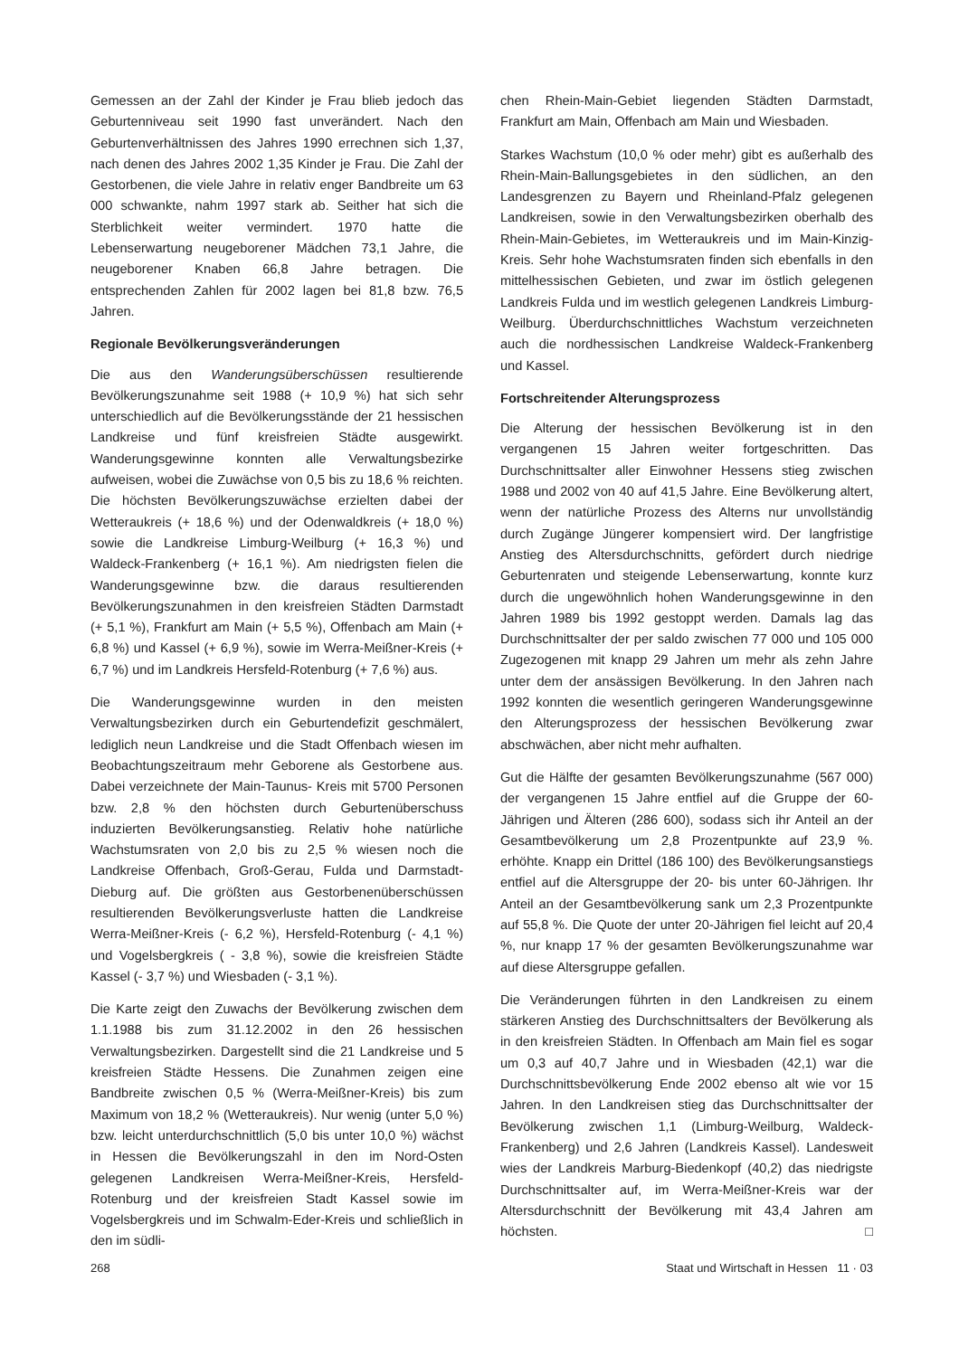Gemessen an der Zahl der Kinder je Frau blieb jedoch das Geburtenniveau seit 1990 fast unverändert. Nach den Geburtenverhältnissen des Jahres 1990 errechnen sich 1,37, nach denen des Jahres 2002 1,35 Kinder je Frau. Die Zahl der Gestorbenen, die viele Jahre in relativ enger Bandbreite um 63 000 schwankte, nahm 1997 stark ab. Seither hat sich die Sterblichkeit weiter vermindert. 1970 hatte die Lebenserwartung neugeborener Mädchen 73,1 Jahre, die neugeborener Knaben 66,8 Jahre betragen. Die entsprechenden Zahlen für 2002 lagen bei 81,8 bzw. 76,5 Jahren.
Regionale Bevölkerungsveränderungen
Die aus den Wanderungsüberschüssen resultierende Bevölkerungszunahme seit 1988 (+ 10,9 %) hat sich sehr unterschiedlich auf die Bevölkerungsstände der 21 hessischen Landkreise und fünf kreisfreien Städte ausgewirkt. Wanderungsgewinne konnten alle Verwaltungsbezirke aufweisen, wobei die Zuwächse von 0,5 bis zu 18,6 % reichten. Die höchsten Bevölkerungszuwächse erzielten dabei der Wetteraukreis (+ 18,6 %) und der Odenwaldkreis (+ 18,0 %) sowie die Landkreise Limburg-Weilburg (+ 16,3 %) und Waldeck-Frankenberg (+ 16,1 %). Am niedrigsten fielen die Wanderungsgewinne bzw. die daraus resultierenden Bevölkerungszunahmen in den kreisfreien Städten Darmstadt (+ 5,1 %), Frankfurt am Main (+ 5,5 %), Offenbach am Main (+ 6,8 %) und Kassel (+ 6,9 %), sowie im Werra-Meißner-Kreis (+ 6,7 %) und im Landkreis Hersfeld-Rotenburg (+ 7,6 %) aus.
Die Wanderungsgewinne wurden in den meisten Verwaltungsbezirken durch ein Geburtendefizit geschmälert, lediglich neun Landkreise und die Stadt Offenbach wiesen im Beobachtungszeitraum mehr Geborene als Gestorbene aus. Dabei verzeichnete der Main-Taunus- Kreis mit 5700 Personen bzw. 2,8 % den höchsten durch Geburtenüberschuss induzierten Bevölkerungsanstieg. Relativ hohe natürliche Wachstumsraten von 2,0 bis zu 2,5 % wiesen noch die Landkreise Offenbach, Groß-Gerau, Fulda und Darmstadt-Dieburg auf. Die größten aus Gestorbenenüberschüssen resultierenden Bevölkerungsverluste hatten die Landkreise Werra-Meißner-Kreis (- 6,2 %), Hersfeld-Rotenburg (- 4,1 %) und Vogelsbergkreis ( - 3,8 %), sowie die kreisfreien Städte Kassel (- 3,7 %) und Wiesbaden (- 3,1 %).
Die Karte zeigt den Zuwachs der Bevölkerung zwischen dem 1.1.1988 bis zum 31.12.2002 in den 26 hessischen Verwaltungsbezirken. Dargestellt sind die 21 Landkreise und 5 kreisfreien Städte Hessens. Die Zunahmen zeigen eine Bandbreite zwischen 0,5 % (Werra-Meißner-Kreis) bis zum Maximum von 18,2 % (Wetteraukreis). Nur wenig (unter 5,0 %) bzw. leicht unterdurchschnittlich (5,0 bis unter 10,0 %) wächst in Hessen die Bevölkerungszahl in den im Nord-Osten gelegenen Landkreisen Werra-Meißner-Kreis, Hersfeld-Rotenburg und der kreisfreien Stadt Kassel sowie im Vogelsbergkreis und im Schwalm-Eder-Kreis und schließlich in den im südli-
chen Rhein-Main-Gebiet liegenden Städten Darmstadt, Frankfurt am Main, Offenbach am Main und Wiesbaden.
Starkes Wachstum (10,0 % oder mehr) gibt es außerhalb des Rhein-Main-Ballungsgebietes in den südlichen, an den Landesgrenzen zu Bayern und Rheinland-Pfalz gelegenen Landkreisen, sowie in den Verwaltungsbezirken oberhalb des Rhein-Main-Gebietes, im Wetteraukreis und im Main-Kinzig-Kreis. Sehr hohe Wachstumsraten finden sich ebenfalls in den mittelhessischen Gebieten, und zwar im östlich gelegenen Landkreis Fulda und im westlich gelegenen Landkreis Limburg-Weilburg. Überdurchschnittliches Wachstum verzeichneten auch die nordhessischen Landkreise Waldeck-Frankenberg und Kassel.
Fortschreitender Alterungsprozess
Die Alterung der hessischen Bevölkerung ist in den vergangenen 15 Jahren weiter fortgeschritten. Das Durchschnittsalter aller Einwohner Hessens stieg zwischen 1988 und 2002 von 40 auf 41,5 Jahre. Eine Bevölkerung altert, wenn der natürliche Prozess des Alterns nur unvollständig durch Zugänge Jüngerer kompensiert wird. Der langfristige Anstieg des Altersdurchschnitts, gefördert durch niedrige Geburtenraten und steigende Lebenserwartung, konnte kurz durch die ungewöhnlich hohen Wanderungsgewinne in den Jahren 1989 bis 1992 gestoppt werden. Damals lag das Durchschnittsalter der per saldo zwischen 77 000 und 105 000 Zugezogenen mit knapp 29 Jahren um mehr als zehn Jahre unter dem der ansässigen Bevölkerung. In den Jahren nach 1992 konnten die wesentlich geringeren Wanderungsgewinne den Alterungsprozess der hessischen Bevölkerung zwar abschwächen, aber nicht mehr aufhalten.
Gut die Hälfte der gesamten Bevölkerungszunahme (567 000) der vergangenen 15 Jahre entfiel auf die Gruppe der 60-Jährigen und Älteren (286 600), sodass sich ihr Anteil an der Gesamtbevölkerung um 2,8 Prozentpunkte auf 23,9 %. erhöhte. Knapp ein Drittel (186 100) des Bevölkerungsanstiegs entfiel auf die Altersgruppe der 20- bis unter 60-Jährigen. Ihr Anteil an der Gesamtbevölkerung sank um 2,3 Prozentpunkte auf 55,8 %. Die Quote der unter 20-Jährigen fiel leicht auf 20,4 %, nur knapp 17 % der gesamten Bevölkerungszunahme war auf diese Altersgruppe gefallen.
Die Veränderungen führten in den Landkreisen zu einem stärkeren Anstieg des Durchschnittsalters der Bevölkerung als in den kreisfreien Städten. In Offenbach am Main fiel es sogar um 0,3 auf 40,7 Jahre und in Wiesbaden (42,1) war die Durchschnittsbevölkerung Ende 2002 ebenso alt wie vor 15 Jahren. In den Landkreisen stieg das Durchschnittsalter der Bevölkerung zwischen 1,1 (Limburg-Weilburg, Waldeck-Frankenberg) und 2,6 Jahren (Landkreis Kassel). Landesweit wies der Landkreis Marburg-Biedenkopf (40,2) das niedrigste Durchschnittsalter auf, im Werra-Meißner-Kreis war der Altersdurchschnitt der Bevölkerung mit 43,4 Jahren am höchsten. □
268 Staat und Wirtschaft in Hessen 11 · 03